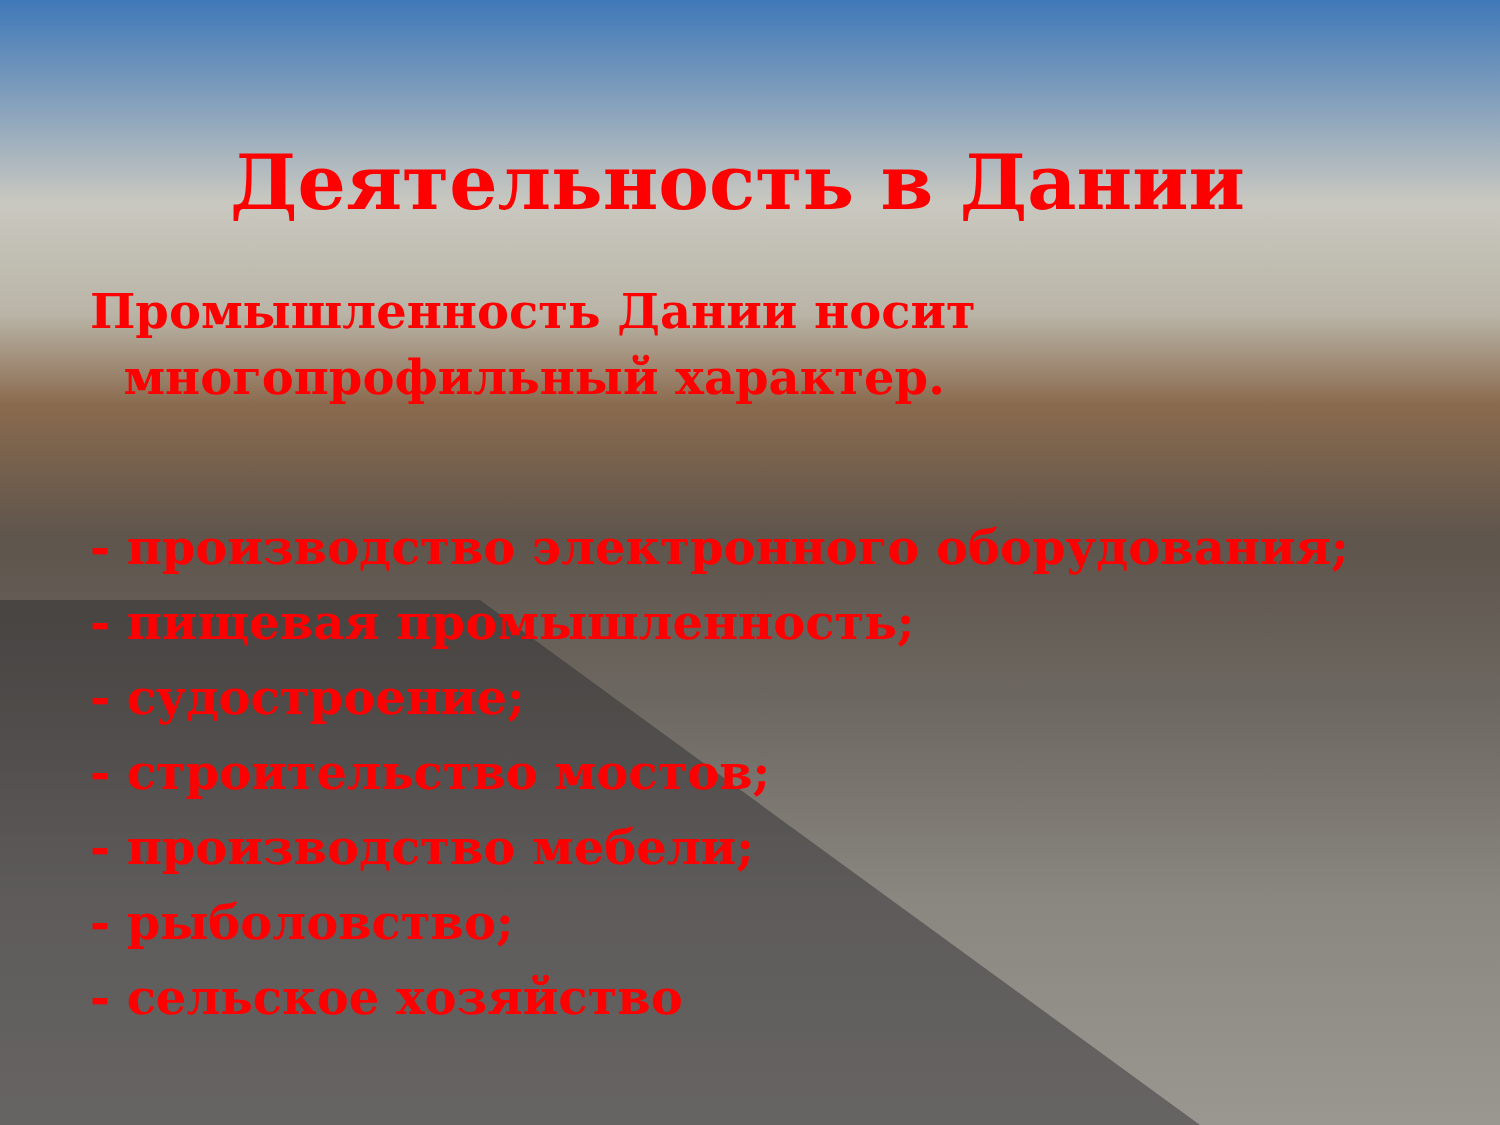Деятельность в Дании
Промышленность Дании носит
многопрофильный характер.
- производство электронного оборудования;
- пищевая промышленность;
- судостроение;
- строительство мостов;
- производство мебели;
- рыболовство;
- сельское хозяйство